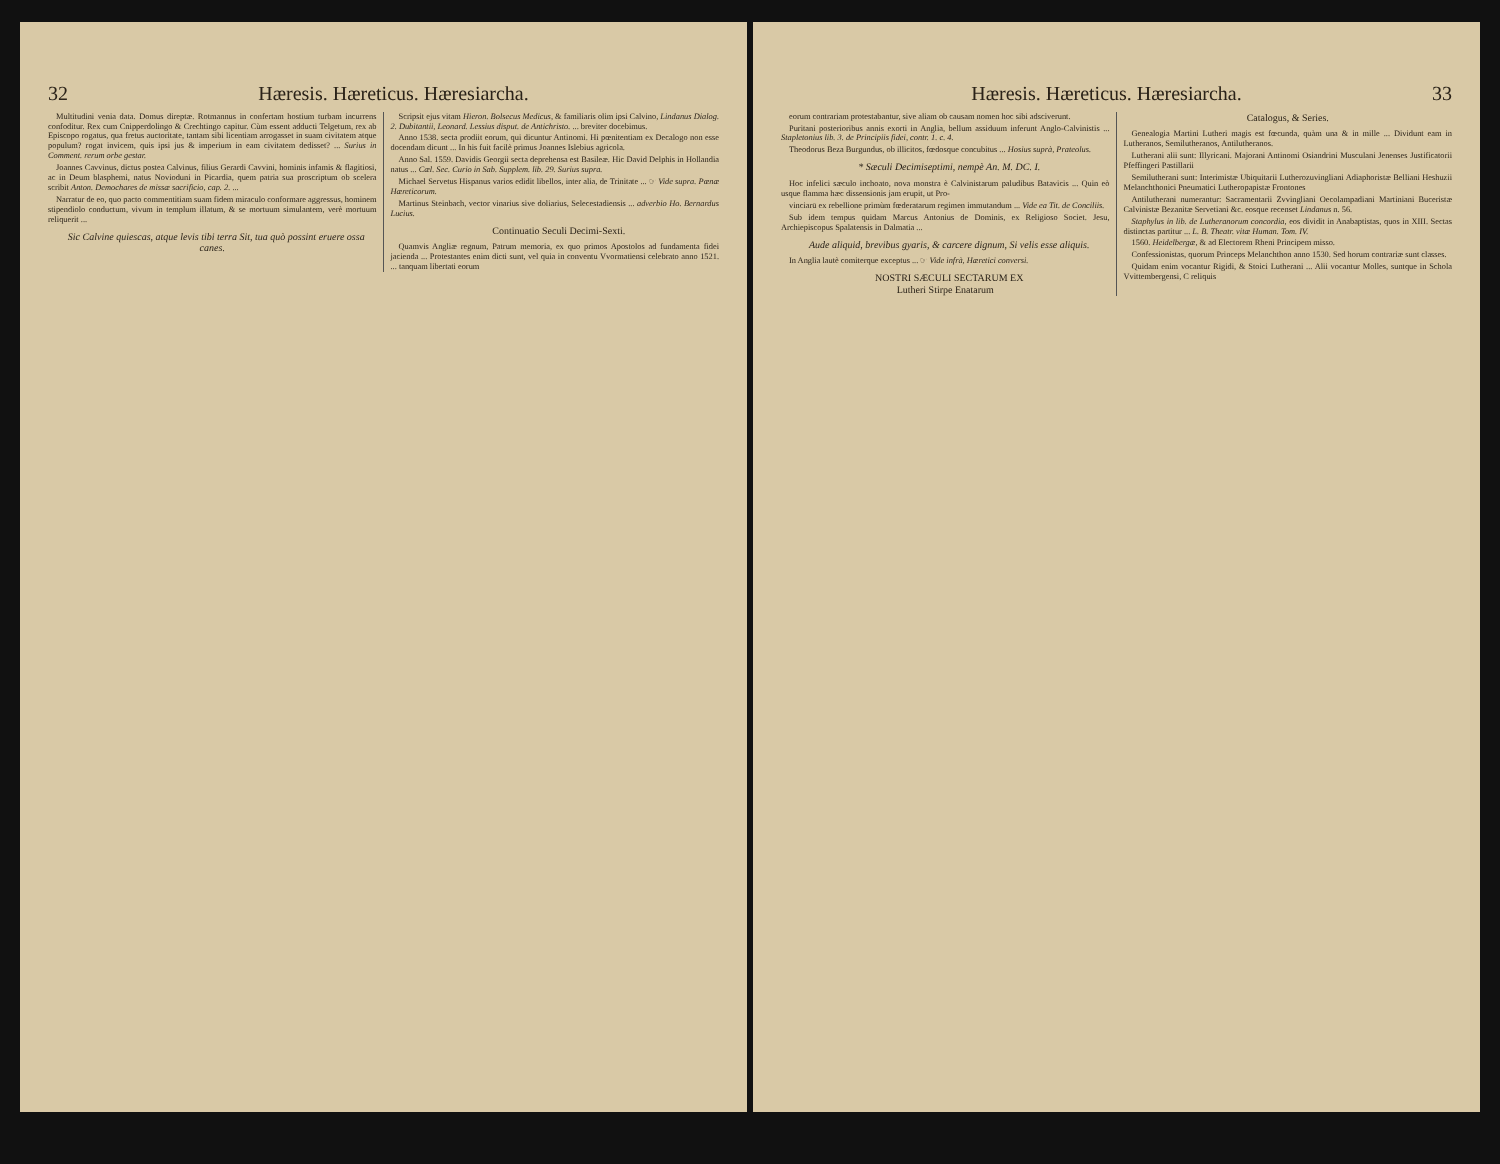32 Hæresis. Hæreticus. Hæresiarcha.
Multitudini venia data. Domus direptæ. Rotmannus in confertam hostium turbam incurrens confoditur. Rex cum Cnipperdolingo & Crechtingo capitur. Cùm essent adducti Telgetum, rex ab Episcopo rogatus, qua fretus auctoritate, tantam sibi licentiam arrogasset in suam civitatem atque populum? rogat invicem, quis ipsi jus & imperium in eam civitatem dedisset? ... Surius in Comment. rerum orbe gestar.
Joannes Cavvinus, dictus postea Calvinus, filius Gerardi Cavvini, hominis infamis & flagitiosi, ac in Deum blasphemi, natus Novioduni in Picardia, quem patria sua proscriptum ob scelera scribit Anton. Demochares de missæ sacrificio, cap. 2. ...
Narratur de eo, quo pacto commentitiam suam fidem miraculo conformare aggressus, hominem stipendiolo conductum, vivum in templum illatum, & se mortuum simulantem, verè mortuum reliquerit ...
Sic Calvine quiescas, atque levis tibi terra Sit, tua quò possint eruere ossa canes.
Scripsit ejus vitam Hieron. Bolsecus Medicus, & familiaris olim ipsi Calvino, Lindanus Dialog. 2. Dubitantii, Leonard. Lessius disput. de Antichristo. ... breviter docebimus.
Anno 1538. secta prodiit eorum, qui dicuntur Antinomi. Hi pœnitentiam ex Decalogo non esse docendam dicunt ... In his fuit facilè primus Joannes Islebius agricola.
Anno Sal. 1559. Davidis Georgii secta deprehensa est Basileæ. Hic David Delphis in Hollandia natus ... Cæl. Sec. Curio in Sab. Supplem. lib. 29. Surius supra.
Michael Servetus Hispanus varios edidit libellos, inter alia, de Trinitate ... ☞ Vide supra. Pœnæ Hæreticorum.
Martinus Steinbach, vector vinarius sive doliarius, Selecestadiensis ... adverbio Ho. Bernardus Lucius.
Continuatio Seculi Decimi-Sexti.
Quamvis Angliæ regnum, Patrum memoria, ex quo primos Apostolos ad fundamenta fidei jacienda ... Protestantes enim dicti sunt, vel quia in conventu Vvormatiensi celebrato anno 1521. ... tanquam libertati eorum
Hæresis. Hæreticus. Hæresiarcha. 33
eorum contrariam protestabantur, sive aliam ob causam nomen hoc sibi adsciverunt.
Puritani posterioribus annis exorti in Anglia, bellum assiduum inferunt Anglo-Calvinistis ... Stapletonius lib. 3. de Principiis fidei, contr. 1. c. 4.
Theodorus Beza Burgundus, ob illicitos, fœdosque concubitus ... Hosius suprà, Prateolus.
* Sæculi Decimiseptimi, nempè An. M. DC. I.
Hoc infelici sæculo inchoato, nova monstra è Calvinistarum paludibus Batavicis ... Quin eò usque flamma hæc dissensionis jam erupit, ut Pro-
vinciarū ex rebellione primùm fœderatarum regimen immutandum ... Vide ea Tit. de Conciliis.
Sub idem tempus quidam Marcus Antonius de Dominis, ex Religioso Societ. Jesu, Archiepiscopus Spalatensis in Dalmatia ...
Aude aliquid, brevibus gyaris, & carcere dignum, Si velis esse aliquis.
In Anglia lautè comiterque exceptus ... ☞ Vide infrà, Hæretici conversi.
NOSTRI SÆCULI SECTARUM EX
Lutheri Stirpe Enatarum
Catalogus, & Series.
Genealogia Martini Lutheri magis est fœcunda, quàm una & in mille ... Dividunt eam in Lutheranos, Semilutheranos, Antilutheranos.
Lutherani alii sunt: Illyricani. Majorani Antinomi Osiandrini Musculani Jenenses Justificatorii Pfeffingeri Pastillarii
Semilutherani sunt: Interimistæ Ubiquitarii Lutherozuvingliani Adiaphoristæ Belliani Heshuzii Melanchthonici Pneumatici Lutheropapistæ Frontones
Antilutherani numerantur: Sacramentarii Zvvingliani Oecolampadiani Martiniani Buceristæ Calvinistæ Bezanitæ Servetiani &c. eosque recenset Lindanus n. 56.
Staphylus in lib. de Lutheranorum concordia, eos dividit in Anabaptistas, quos in XIII. Sectas distinctas partitur ... L. B. Theatr. vitæ Human. Tom. IV.
1560. Heidelbergæ, & ad Electorem Rheni Principem misso.
Confessionistas, quorum Princeps Melanchthon anno 1530. Sed horum contrariæ sunt classes.
Quidam enim vocantur Rigidi, & Stoici Lutherani ... Alii vocantur Molles, suntque in Schola Vvittembergensi, C reliquis